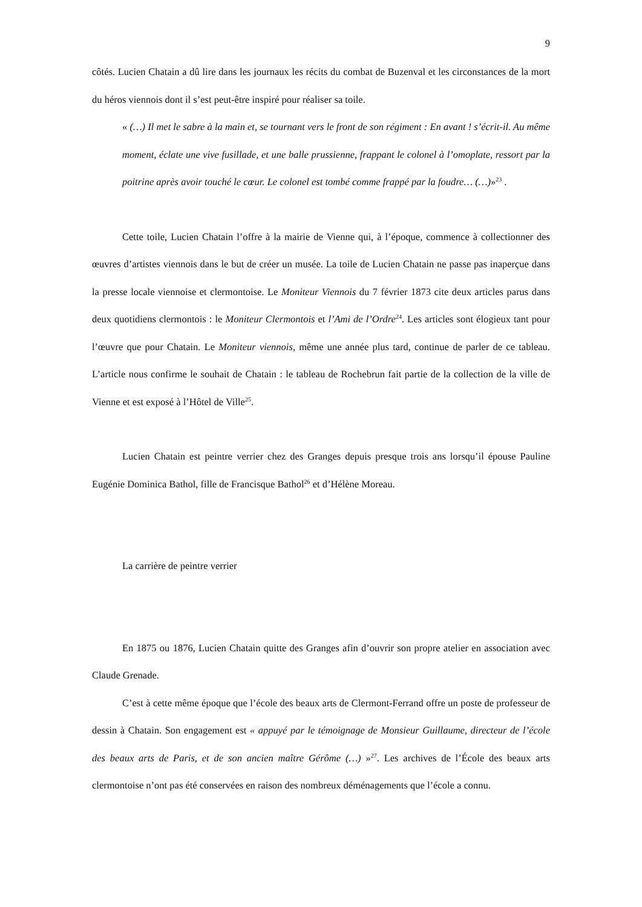9
côtés. Lucien Chatain a dû lire dans les journaux les récits du combat de Buzenval et les circonstances de la mort du héros viennois dont il s’est peut-être inspiré pour réaliser sa toile.
« (…) Il met le sabre à la main et, se tournant vers le front de son régiment : En avant ! s’écrit-il. Au même moment, éclate une vive fusillade, et une balle prussienne, frappant le colonel à l’omoplate, ressort par la poitrine après avoir touché le cœur. Le colonel est tombé comme frappé par la foudre… (…)»<sup>23</sup> .
Cette toile, Lucien Chatain l’offre à la mairie de Vienne qui, à l’époque, commence à collectionner des œuvres d’artistes viennois dans le but de créer un musée. La toile de Lucien Chatain ne passe pas inaperçue dans la presse locale viennoise et clermontoise. Le Moniteur Viennois du 7 février 1873 cite deux articles parus dans deux quotidiens clermontois : le Moniteur Clermontois et l’Ami de l’Ordre<sup>24</sup>. Les articles sont élogieux tant pour l’œuvre que pour Chatain. Le Moniteur viennois, même une année plus tard, continue de parler de ce tableau. L’article nous confirme le souhait de Chatain : le tableau de Rochebrun fait partie de la collection de la ville de Vienne et est exposé à l’Hôtel de Ville<sup>25</sup>.
Lucien Chatain est peintre verrier chez des Granges depuis presque trois ans lorsqu’il épouse Pauline Eugénie Dominica Bathol, fille de Francisque Bathol<sup>26</sup> et d’Hélène Moreau.
La carrière de peintre verrier
En 1875 ou 1876, Lucien Chatain quitte des Granges afin d’ouvrir son propre atelier en association avec Claude Grenade.
C’est à cette même époque que l’école des beaux arts de Clermont-Ferrand offre un poste de professeur de dessin à Chatain. Son engagement est « appuyé par le témoignage de Monsieur Guillaume, directeur de l’école des beaux arts de Paris, et de son ancien maître Gérôme (…) »<sup>27</sup>. Les archives de l’École des beaux arts clermontoise n’ont pas été conservées en raison des nombreux déménagements que l’école a connu.